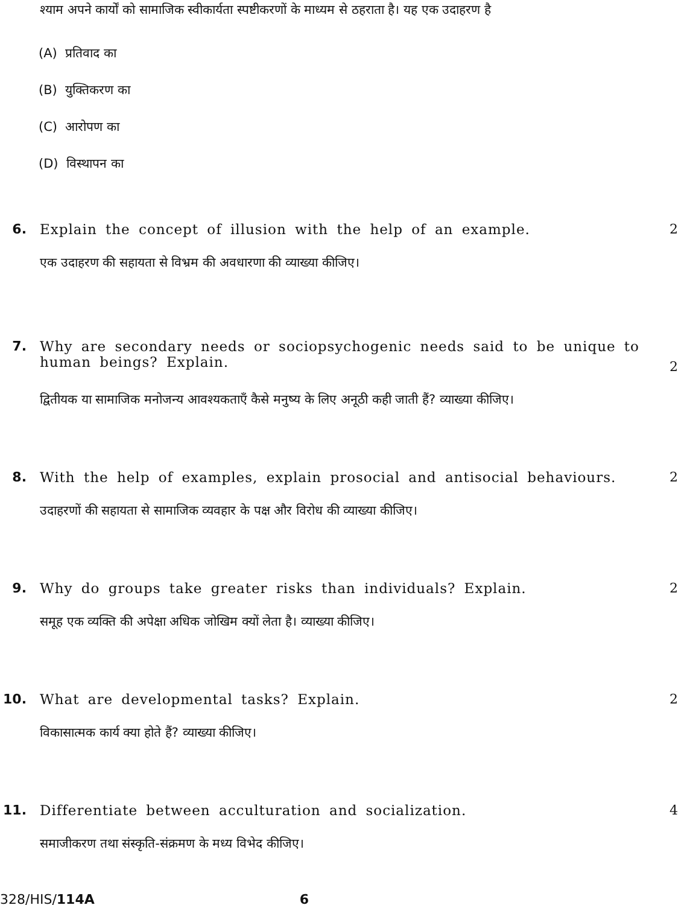श्याम अपने कार्यों को सामाजिक स्वीकार्यता स्पष्टीकरणों के माध्यम से ठहराता है। यह एक उदाहरण है
(A) प्रतिवाद का
(B) युक्तिकरण का
(C) आरोपण का
(D) विस्थापन का
6. Explain the concept of illusion with the help of an example.
2
एक उदाहरण की सहायता से विभ्रम की अवधारणा की व्याख्या कीजिए।
7. Why are secondary needs or sociopsychogenic needs said to be unique to human beings? Explain.
2
द्वितीयक या सामाजिक मनोजन्य आवश्यकताएँ कैसे मनुष्य के लिए अनूठी कही जाती हैं? व्याख्या कीजिए।
8. With the help of examples, explain prosocial and antisocial behaviours.
2
उदाहरणों की सहायता से सामाजिक व्यवहार के पक्ष और विरोध की व्याख्या कीजिए।
9. Why do groups take greater risks than individuals? Explain.
2
समूह एक व्यक्ति की अपेक्षा अधिक जोखिम क्यों लेता है। व्याख्या कीजिए।
10. What are developmental tasks? Explain.
2
विकासात्मक कार्य क्या होते हैं? व्याख्या कीजिए।
11. Differentiate between acculturation and socialization.
4
समाजीकरण तथा संस्कृति-संक्रमण के मध्य विभेद कीजिए।
328/HIS/114A 6